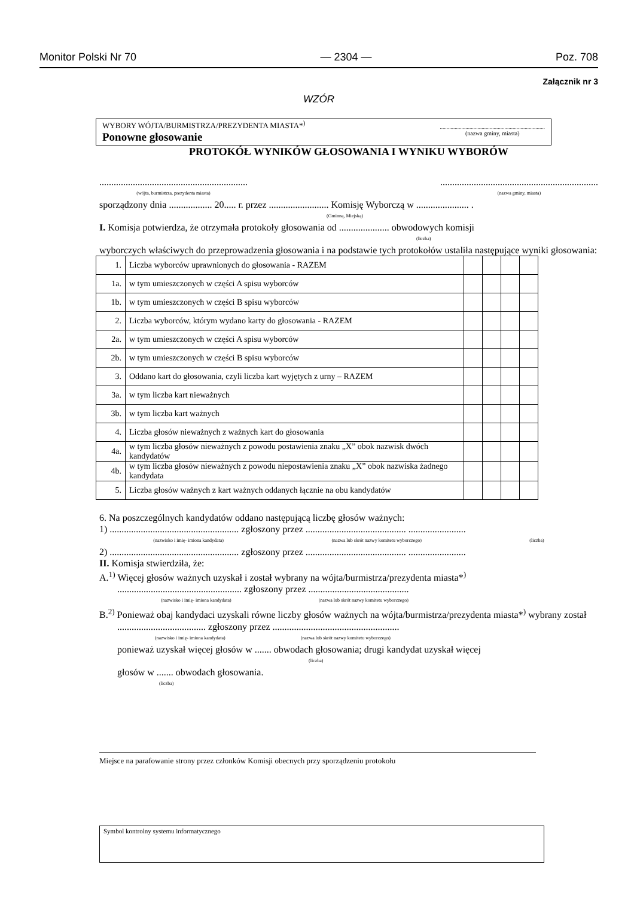Monitor Polski Nr 70 — 2304 — Poz. 708
Załącznik nr 3
WZÓR
WYBORY WÓJTA/BURMISTRZA/PREZYDENTA MIASTA*<sup>)</sup>
Ponowne głosowanie
..............................................................................
(nazwa gminy, miasta)
PROTOKÓŁ WYNIKÓW GŁOSOWANIA I WYNIKU WYBORÓW
..............................................................
(wójta, burmistrza, prezydenta miasta)
..................................................................
(nazwa gminy, miasta)
sporządzony dnia .................. 20..... r. przez ......................... Komisję Wyborczą w ...................... .
(Gminną, Miejską)
I. Komisja potwierdza, że otrzymała protokoły głosowania od ..................... obwodowych komisji
(liczba)
wyborczych właściwych do przeprowadzenia głosowania i na podstawie tych protokołów ustaliła następujące wyniki głosowania:
| 1. | Liczba wyborców uprawnionych do głosowania - RAZEM | | | | |
| 1a. | w tym umieszczonych w części A spisu wyborców | | | | |
| 1b. | w tym umieszczonych w części B spisu wyborców | | | | |
| 2. | Liczba wyborców, którym wydano karty do głosowania - RAZEM | | | | |
| 2a. | w tym umieszczonych w części A spisu wyborców | | | | |
| 2b. | w tym umieszczonych w części B spisu wyborców | | | | |
| 3. | Oddano kart do głosowania, czyli liczba kart wyjętych z urny – RAZEM | | | | |
| 3a. | w tym liczba kart nieważnych | | | | |
| 3b. | w tym liczba kart ważnych | | | | |
| 4. | Liczba głosów nieważnych z ważnych kart do głosowania | | | | |
| 4a. | w tym liczba głosów nieważnych z powodu postawienia znaku „X” obok nazwisk dwóch kandydatów | | | | |
| 4b. | w tym liczba głosów nieważnych z powodu niepostawienia znaku „X” obok nazwiska żadnego kandydata | | | | |
| 5. | Liczba głosów ważnych z kart ważnych oddanych łącznie na obu kandydatów | | | | |
6. Na poszczególnych kandydatów oddano następującą liczbę głosów ważnych:
1) ...................................................... zgłoszony przez .......................................... ........................
(nazwisko i imię- imiona kandydata) (nazwa lub skrót nazwy komitetu wyborczego) (liczba)
2) ...................................................... zgłoszony przez .......................................... ........................
II. Komisja stwierdziła, że:
A.<sup>1)</sup> Więcej głosów ważnych uzyskał i został wybrany na wójta/burmistrza/prezydenta miasta*<sup>)</sup>
.................................................... zgłoszony przez ..........................................
(nazwisko i imię- imiona kandydata) (nazwa lub skrót nazwy komitetu wyborczego)
B.<sup>2)</sup> Ponieważ obaj kandydaci uzyskali równe liczby głosów ważnych na wójta/burmistrza/prezydenta miasta*<sup>)</sup> wybrany został
..................................... zgłoszony przez .....................................................
(nazwisko i imię- imiona kandydata) (nazwa lub skrót nazwy komitetu wyborczego)
ponieważ uzyskał więcej głosów w ....... obwodach głosowania; drugi kandydat uzyskał więcej
(liczba)
głosów w ....... obwodach głosowania.
(liczba)
Miejsce na parafowanie strony przez członków Komisji obecnych przy sporządzeniu protokołu
Symbol kontrolny systemu informatycznego